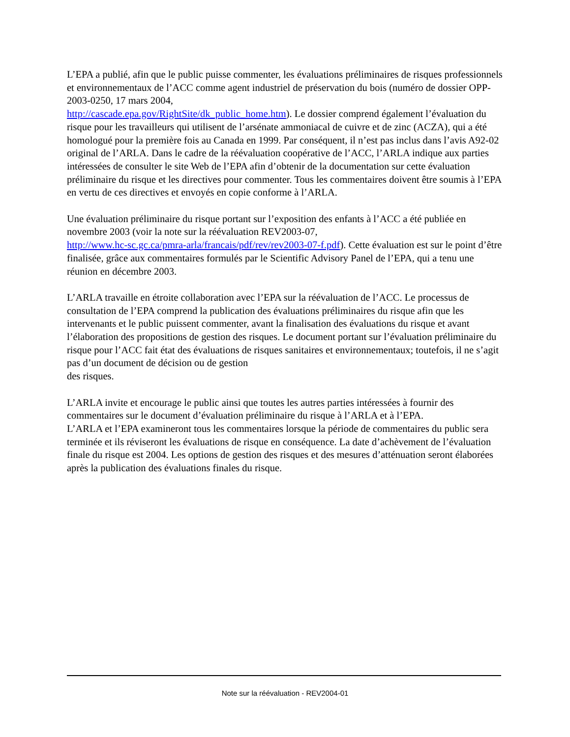L’EPA a publié, afin que le public puisse commenter, les évaluations préliminaires de risques professionnels et environnementaux de l’ACC comme agent industriel de préservation du bois (numéro de dossier OPP-2003-0250, 17 mars 2004,
http://cascade.epa.gov/RightSite/dk_public_home.htm). Le dossier comprend également l’évaluation du risque pour les travailleurs qui utilisent de l’arsénate ammoniacal de cuivre et de zinc (ACZA), qui a été homologué pour la première fois au Canada en 1999. Par conséquent, il n’est pas inclus dans l’avis A92-02 original de l’ARLA. Dans le cadre de la réévaluation coopérative de l’ACC, l’ARLA indique aux parties intéressées de consulter le site Web de l’EPA afin d’obtenir de la documentation sur cette évaluation préliminaire du risque et les directives pour commenter. Tous les commentaires doivent être soumis à l’EPA en vertu de ces directives et envoyés en copie conforme à l’ARLA.
Une évaluation préliminaire du risque portant sur l’exposition des enfants à l’ACC a été publiée en novembre 2003 (voir la note sur la réévaluation REV2003-07,
http://www.hc-sc.gc.ca/pmra-arla/francais/pdf/rev/rev2003-07-f.pdf). Cette évaluation est sur le point d’être finalisée, grâce aux commentaires formulés par le Scientific Advisory Panel de l’EPA, qui a tenu une réunion en décembre 2003.
L’ARLA travaille en étroite collaboration avec l’EPA sur la réévaluation de l’ACC. Le processus de consultation de l’EPA comprend la publication des évaluations préliminaires du risque afin que les intervenants et le public puissent commenter, avant la finalisation des évaluations du risque et avant l’élaboration des propositions de gestion des risques. Le document portant sur l’évaluation préliminaire du risque pour l’ACC fait état des évaluations de risques sanitaires et environnementaux; toutefois, il ne s’agit pas d’un document de décision ou de gestion
des risques.
L’ARLA invite et encourage le public ainsi que toutes les autres parties intéressées à fournir des commentaires sur le document d’évaluation préliminaire du risque à l’ARLA et à l’EPA.
L’ARLA et l’EPA examineront tous les commentaires lorsque la période de commentaires du public sera terminée et ils réviseront les évaluations de risque en conséquence. La date d’achèvement de l’évaluation finale du risque est 2004. Les options de gestion des risques et des mesures d’atténuation seront élaborées après la publication des évaluations finales du risque.
Note sur la réévaluation - REV2004-01